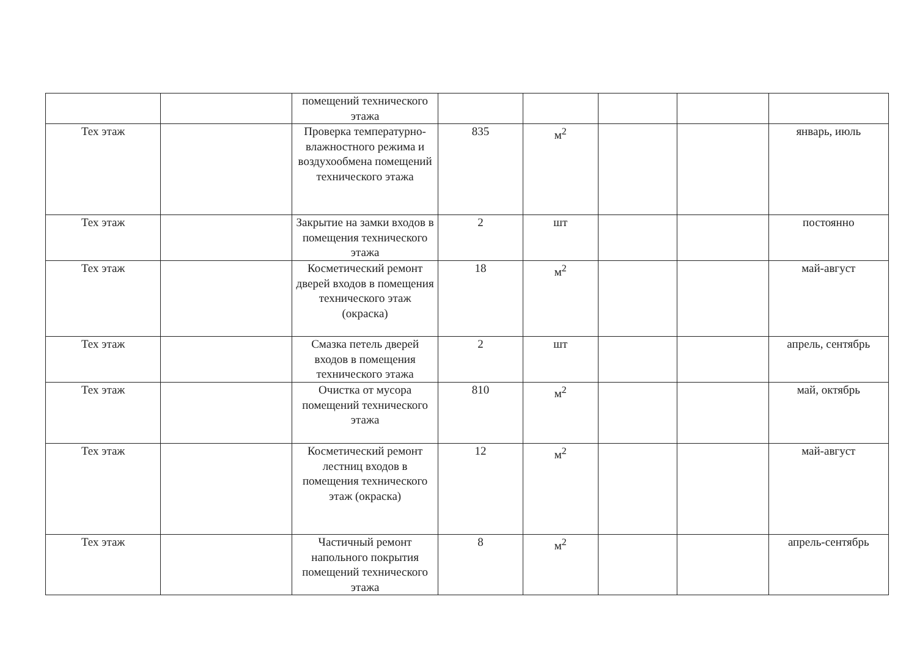| | | помещений технического этажа | | | | | |
| Тех этаж | | Проверка температурно-влажностного режима и воздухообмена помещений технического этажа | 835 | м<sup>2</sup> | | | январь, июль |
| Тех этаж | | Закрытие на замки входов в помещения технического этажа | 2 | шт | | | постоянно |
| Тех этаж | | Косметический ремонт дверей входов в помещения технического этаж (окраска) | 18 | м<sup>2</sup> | | | май-август |
| Тех этаж | | Смазка петель дверей входов в помещения технического этажа | 2 | шт | | | апрель, сентябрь |
| Тех этаж | | Очистка от мусора помещений технического этажа | 810 | м<sup>2</sup> | | | май, октябрь |
| Тех этаж | | Косметический ремонт лестниц входов в помещения технического этаж (окраска) | 12 | м<sup>2</sup> | | | май-август |
| Тех этаж | | Частичный ремонт напольного покрытия помещений технического этажа | 8 | м<sup>2</sup> | | | апрель-сентябрь |